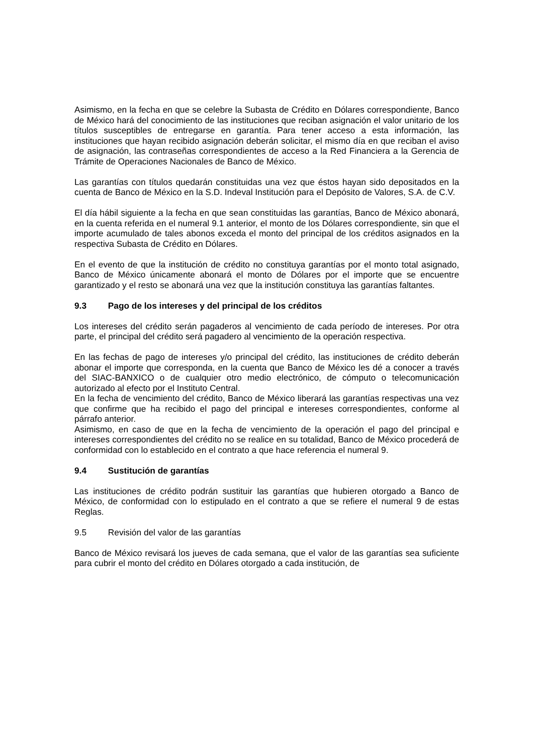Asimismo, en la fecha en que se celebre la Subasta de Crédito en Dólares correspondiente, Banco de México hará del conocimiento de las instituciones que reciban asignación el valor unitario de los títulos susceptibles de entregarse en garantía. Para tener acceso a esta información, las instituciones que hayan recibido asignación deberán solicitar, el mismo día en que reciban el aviso de asignación, las contraseñas correspondientes de acceso a la Red Financiera a la Gerencia de Trámite de Operaciones Nacionales de Banco de México.
Las garantías con títulos quedarán constituidas una vez que éstos hayan sido depositados en la cuenta de Banco de México en la S.D. Indeval Institución para el Depósito de Valores, S.A. de C.V.
El día hábil siguiente a la fecha en que sean constituidas las garantías, Banco de México abonará, en la cuenta referida en el numeral 9.1 anterior, el monto de los Dólares correspondiente, sin que el importe acumulado de tales abonos exceda el monto del principal de los créditos asignados en la respectiva Subasta de Crédito en Dólares.
En el evento de que la institución de crédito no constituya garantías por el monto total asignado, Banco de México únicamente abonará el monto de Dólares por el importe que se encuentre garantizado y el resto se abonará una vez que la institución constituya las garantías faltantes.
9.3 Pago de los intereses y del principal de los créditos
Los intereses del crédito serán pagaderos al vencimiento de cada período de intereses. Por otra parte, el principal del crédito será pagadero al vencimiento de la operación respectiva.
En las fechas de pago de intereses y/o principal del crédito, las instituciones de crédito deberán abonar el importe que corresponda, en la cuenta que Banco de México les dé a conocer a través del SIAC-BANXICO o de cualquier otro medio electrónico, de cómputo o telecomunicación autorizado al efecto por el Instituto Central.
En la fecha de vencimiento del crédito, Banco de México liberará las garantías respectivas una vez que confirme que ha recibido el pago del principal e intereses correspondientes, conforme al párrafo anterior.
Asimismo, en caso de que en la fecha de vencimiento de la operación el pago del principal e intereses correspondientes del crédito no se realice en su totalidad, Banco de México procederá de conformidad con lo establecido en el contrato a que hace referencia el numeral 9.
9.4 Sustitución de garantías
Las instituciones de crédito podrán sustituir las garantías que hubieren otorgado a Banco de México, de conformidad con lo estipulado en el contrato a que se refiere el numeral 9 de estas Reglas.
9.5 Revisión del valor de las garantías
Banco de México revisará los jueves de cada semana, que el valor de las garantías sea suficiente para cubrir el monto del crédito en Dólares otorgado a cada institución, de